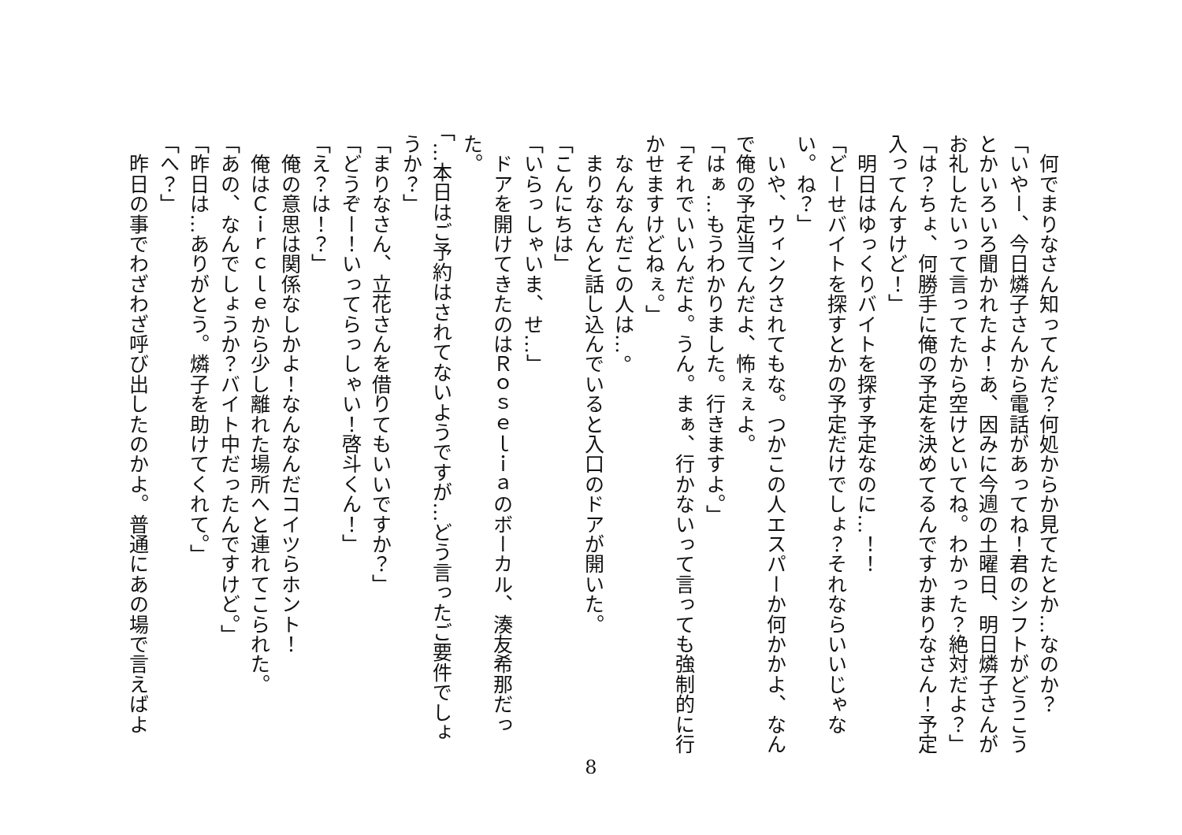何でまりなさん知ってんだ？何処からか見てたとか…なのか？
「いやー、今日燐子さんから電話があってね！君のシフトがどうこう
とかいろいろ聞かれたよ！あ、因みに今週の土曜日、明日燐子さんが
お礼したいって言ってたから空けといてね。わかった？絶対だよ？」
「は？ちょ、何勝手に俺の予定を決めてるんですかまりなさん！予定
入ってんすけど！」
　明日はゆっくりバイトを探す予定なのに…！！
「どーせバイトを探すとかの予定だけでしょ？それならいいじゃな
い。ね？」
　いや、ウィンクされてもな。つかこの人エスパーか何かかよ、なん
で俺の予定当てんだよ、怖ぇぇよ。
「はぁ…もうわかりました。行きますよ。」
「それでいいんだよ。うん。まぁ、行かないって言っても強制的に行
かせますけどねぇ。」
　なんなんだこの人は…。
　まりなさんと話し込んでいると入口のドアが開いた。
「こんにちは」
「いらっしゃいま、せ…」
　ドアを開けてきたのはＲｏｓｅｌｉａのボーカル、湊友希那だっ
た。
「…本日はご予約はされてないようですが…どう言ったご要件でしょ
うか？」
「まりなさん、立花さんを借りてもいいですか？」
「どうぞー！いってらっしゃい！啓斗くん！」
「え？は！？」
　俺の意思は関係なしかよ！なんなんだコイツらホント！
　俺はＣｉｒｃｌｅから少し離れた場所へと連れてこられた。
「あの、なんでしょうか？バイト中だったんですけど。」
「昨日は…ありがとう。燐子を助けてくれて。」
「へ？」
　昨日の事でわざわざ呼び出したのかよ。普通にあの場で言えばよ
8